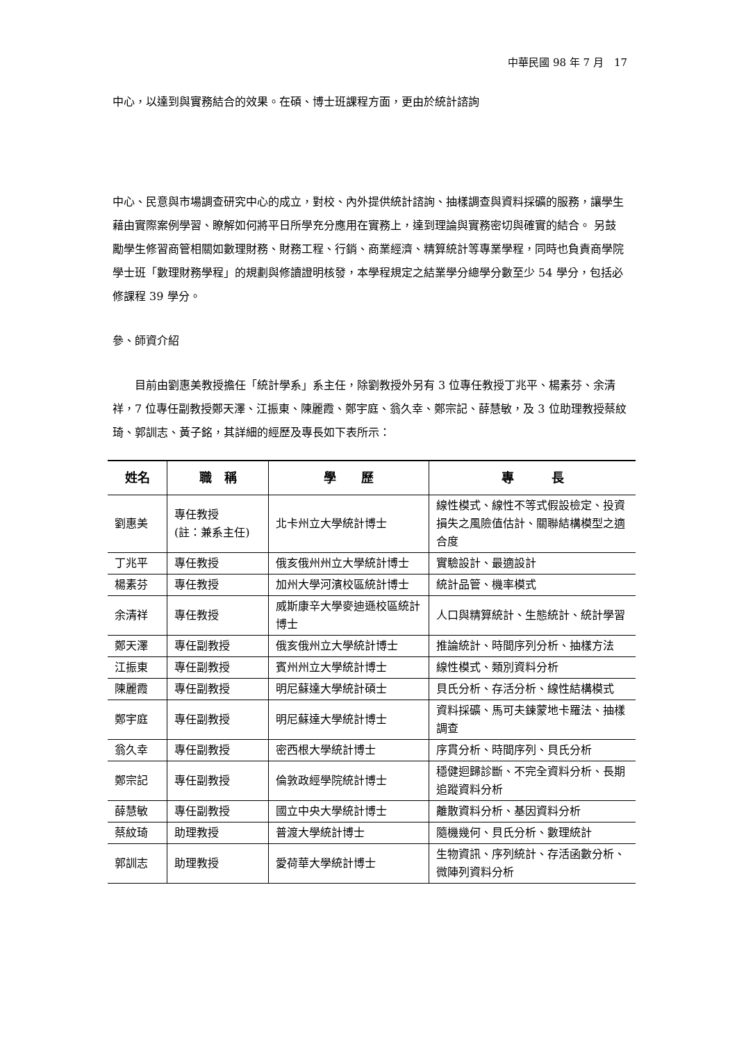中華民國 98 年 7 月　17
中心，以達到與實務結合的效果。在碩、博士班課程方面，更由於統計諮詢
中心、民意與市場調查研究中心的成立，對校、內外提供統計諮詢、抽樣調查與資料採礦的服務，讓學生藉由實際案例學習、瞭解如何將平日所學充分應用在實務上，達到理論與實務密切與確實的結合。 另鼓勵學生修習商管相關如數理財務、財務工程、行銷、商業經濟、精算統計等專業學程，同時也負責商學院學士班「數理財務學程」的規劃與修讀證明核發，本學程規定之結業學分總學分數至少 54 學分，包括必修課程 39 學分。
參、師資介紹
目前由劉惠美教授擔任「統計學系」系主任，除劉教授外另有 3 位專任教授丁兆平、楊素芬、余清祥，7 位專任副教授鄭天澤、江振東、陳麗霞、鄭宇庭、翁久幸、鄭宗記、薛慧敏，及 3 位助理教授蔡紋琦、郭訓志、黃子銘，其詳細的經歷及專長如下表所示：
| 姓名 | 職 稱 | 學 歷 | 專 長 |
| --- | --- | --- | --- |
| 劉惠美 | 專任教授 (註：兼系主任) | 北卡州立大學統計博士 | 線性模式、線性不等式假設檢定、投資損失之風險值估計、關聯結構模型之適合度 |
| 丁兆平 | 專任教授 | 俄亥俄州州立大學統計博士 | 實驗設計、最適設計 |
| 楊素芬 | 專任教授 | 加州大學河濱校區統計博士 | 統計品管、機率模式 |
| 余清祥 | 專任教授 | 威斯康辛大學麥迪遜校區統計博士 | 人口與精算統計、生態統計、統計學習 |
| 鄭天澤 | 專任副教授 | 俄亥俄州立大學統計博士 | 推論統計、時間序列分析、抽樣方法 |
| 江振東 | 專任副教授 | 賓州州立大學統計博士 | 線性模式、類別資料分析 |
| 陳麗霞 | 專任副教授 | 明尼蘇達大學統計碩士 | 貝氏分析、存活分析、線性結構模式 |
| 鄭宇庭 | 專任副教授 | 明尼蘇達大學統計博士 | 資料採礦、馬可夫鍊蒙地卡羅法、抽樣調查 |
| 翁久幸 | 專任副教授 | 密西根大學統計博士 | 序貫分析、時間序列、貝氏分析 |
| 鄭宗記 | 專任副教授 | 倫敦政經學院統計博士 | 穩健迴歸診斷、不完全資料分析、長期追蹤資料分析 |
| 薛慧敏 | 專任副教授 | 國立中央大學統計博士 | 離散資料分析、基因資料分析 |
| 蔡紋琦 | 助理教授 | 普渡大學統計博士 | 隨機幾何、貝氏分析、數理統計 |
| 郭訓志 | 助理教授 | 愛荷華大學統計博士 | 生物資訊、序列統計、存活函數分析、微陣列資料分析 |